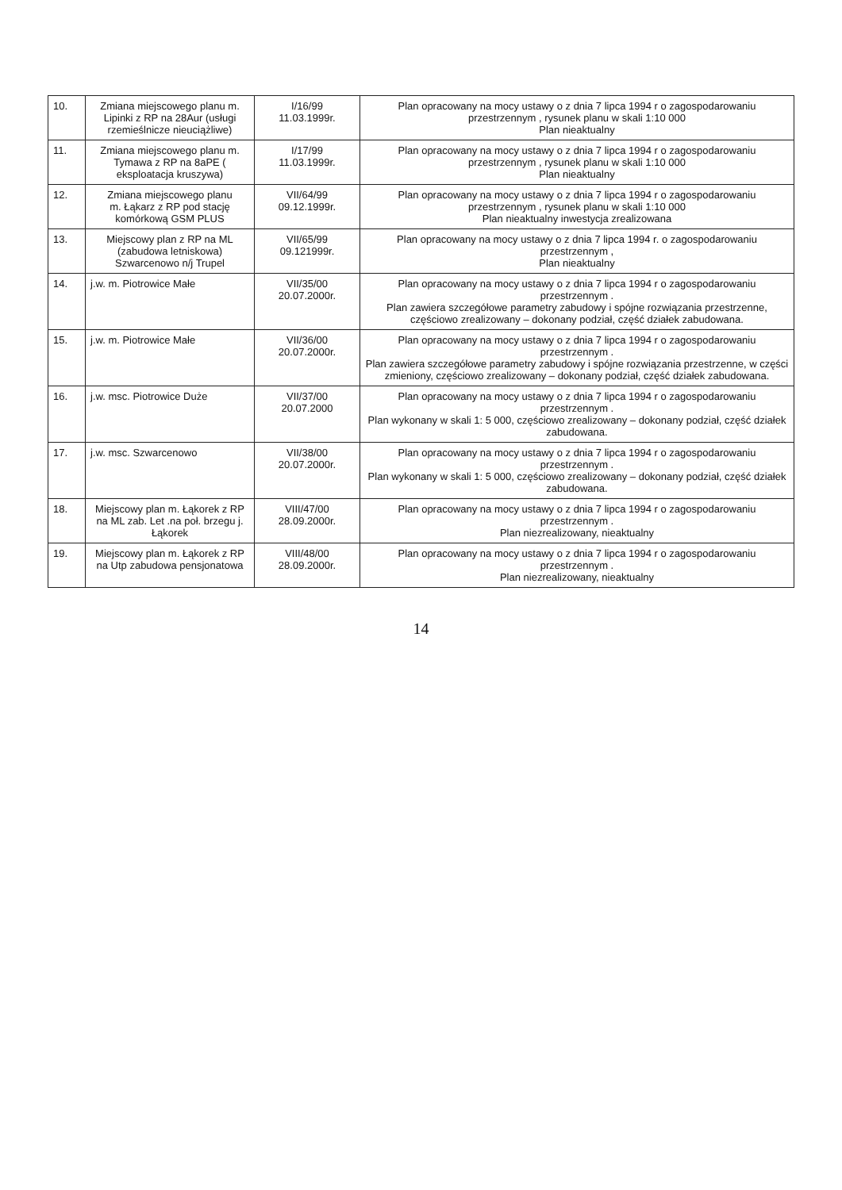| 10. | Zmiana miejscowego planu m. Lipinki z RP na 28Aur (usługi rzemieślnicze nieuciążliwe) | I/16/99 11.03.1999r. | Plan opracowany na mocy ustawy o z dnia 7 lipca 1994 r o zagospodarowaniu przestrzennym , rysunek planu w skali 1:10 000 Plan nieaktualny |
| 11. | Zmiana miejscowego planu m. Tymawa z RP na 8aPE ( eksploatacja kruszywa) | I/17/99 11.03.1999r. | Plan opracowany na mocy ustawy o z dnia 7 lipca 1994 r o zagospodarowaniu przestrzennym , rysunek planu w skali 1:10 000 Plan nieaktualny |
| 12. | Zmiana miejscowego planu m. Łąkarz z RP pod stację komórkową GSM PLUS | VII/64/99 09.12.1999r. | Plan opracowany na mocy ustawy o z dnia 7 lipca 1994 r o zagospodarowaniu przestrzennym , rysunek planu w skali 1:10 000 Plan nieaktualny inwestycja zrealizowana |
| 13. | Miejscowy plan z RP na ML (zabudowa letniskowa) Szwarcenowo n/j Trupel | VII/65/99 09.121999r. | Plan opracowany na mocy ustawy o z dnia 7 lipca 1994 r. o zagospodarowaniu przestrzennym , Plan nieaktualny |
| 14. | j.w. m. Piotrowice Małe | VII/35/00 20.07.2000r. | Plan opracowany na mocy ustawy o z dnia 7 lipca 1994 r o zagospodarowaniu przestrzennym . Plan zawiera szczegółowe parametry zabudowy i spójne rozwiązania przestrzenne, częściowo zrealizowany – dokonany podział, część działek zabudowana. |
| 15. | j.w. m. Piotrowice Małe | VII/36/00 20.07.2000r. | Plan opracowany na mocy ustawy o z dnia 7 lipca 1994 r o zagospodarowaniu przestrzennym . Plan zawiera szczegółowe parametry zabudowy i spójne rozwiązania przestrzenne, w części zmieniony, częściowo zrealizowany – dokonany podział, część działek zabudowana. |
| 16. | j.w. msc. Piotrowice Duże | VII/37/00 20.07.2000 | Plan opracowany na mocy ustawy o z dnia 7 lipca 1994 r o zagospodarowaniu przestrzennym . Plan wykonany w skali 1: 5 000, częściowo zrealizowany – dokonany podział, część działek zabudowana. |
| 17. | j.w. msc. Szwarcenowo | VII/38/00 20.07.2000r. | Plan opracowany na mocy ustawy o z dnia 7 lipca 1994 r o zagospodarowaniu przestrzennym . Plan wykonany w skali 1: 5 000, częściowo zrealizowany – dokonany podział, część działek zabudowana. |
| 18. | Miejscowy plan m. Łąkorek z RP na ML zab. Let .na poł. brzegu j. Łąkorek | VIII/47/00 28.09.2000r. | Plan opracowany na mocy ustawy o z dnia 7 lipca 1994 r o zagospodarowaniu przestrzennym . Plan niezrealizowany, nieaktualny |
| 19. | Miejscowy plan m. Łąkorek z RP na Utp zabudowa pensjonatowa | VIII/48/00 28.09.2000r. | Plan opracowany na mocy ustawy o z dnia 7 lipca 1994 r o zagospodarowaniu przestrzennym . Plan niezrealizowany, nieaktualny |
14